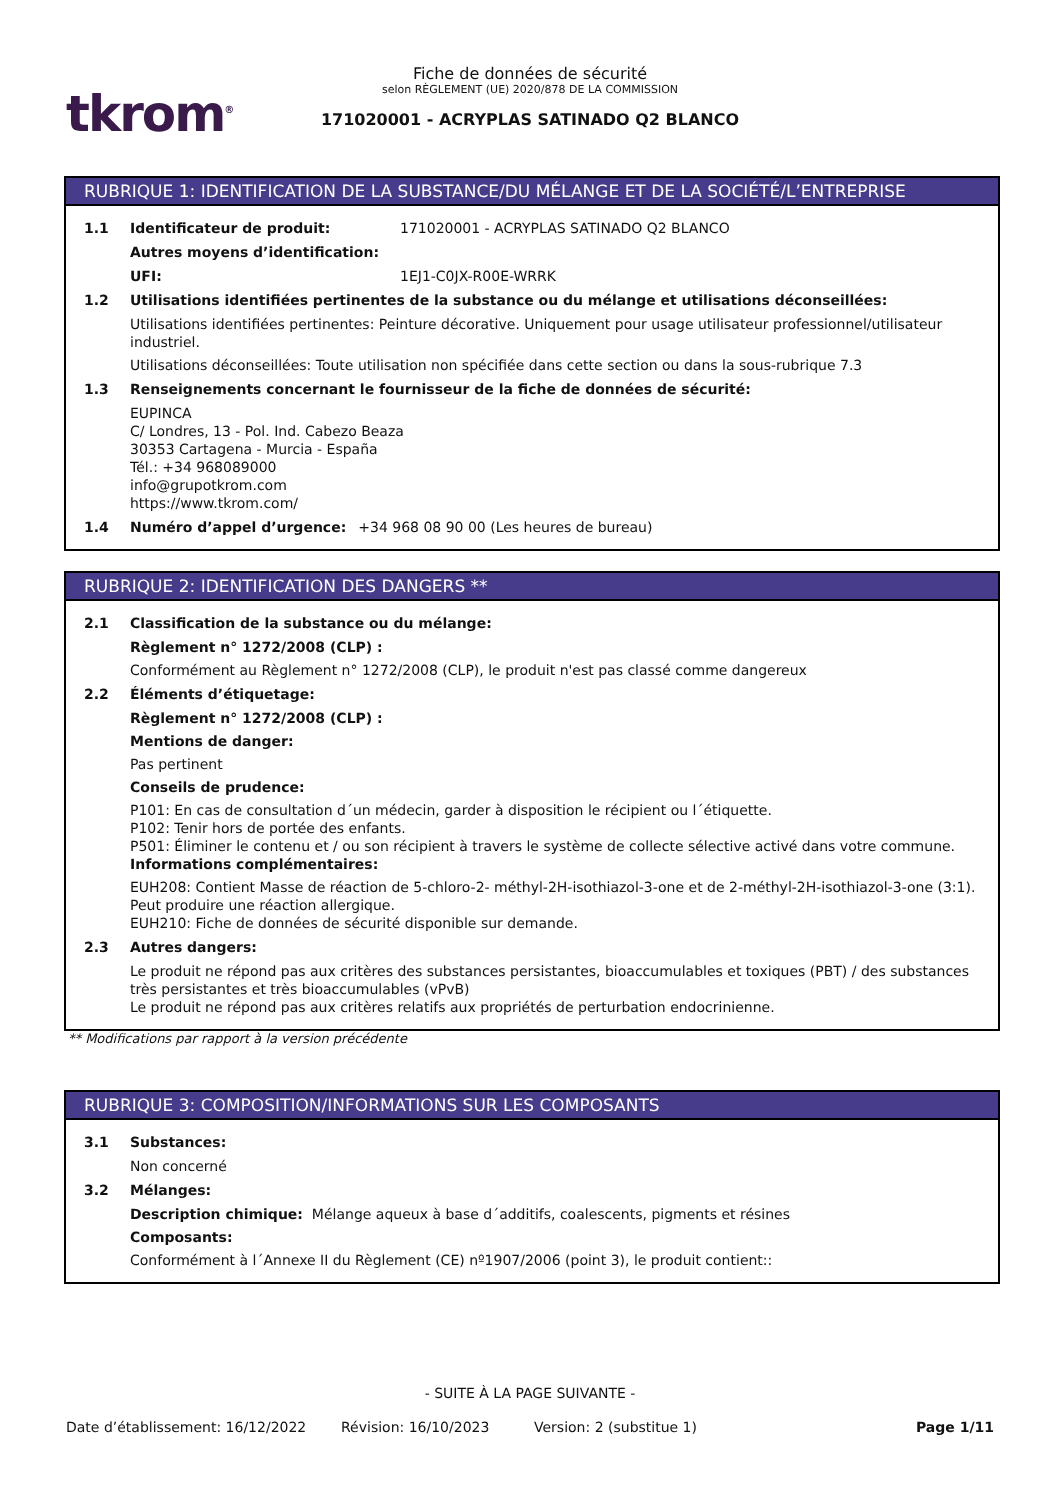tkrom<sup>®</sup>
Fiche de données de sécurité
selon RÈGLEMENT (UE) 2020/878 DE LA COMMISSION
171020001 - ACRYPLAS SATINADO Q2 BLANCO
RUBRIQUE 1: IDENTIFICATION DE LA SUBSTANCE/DU MÉLANGE ET DE LA SOCIÉTÉ/L’ENTREPRISE
1.1 Identificateur de produit: 171020001 - ACRYPLAS SATINADO Q2 BLANCO
Autres moyens d’identification:
UFI: 1EJ1-C0JX-R00E-WRRK
1.2 Utilisations identifiées pertinentes de la substance ou du mélange et utilisations déconseillées:
Utilisations identifiées pertinentes: Peinture décorative. Uniquement pour usage utilisateur professionnel/utilisateur industriel.
Utilisations déconseillées: Toute utilisation non spécifiée dans cette section ou dans la sous-rubrique 7.3
1.3 Renseignements concernant le fournisseur de la fiche de données de sécurité:
EUPINCA
C/ Londres, 13 - Pol. Ind. Cabezo Beaza
30353 Cartagena - Murcia - España
Tél.: +34 968089000
info@grupotkrom.com
https://www.tkrom.com/
1.4 Numéro d’appel d’urgence: +34 968 08 90 00 (Les heures de bureau)
RUBRIQUE 2: IDENTIFICATION DES DANGERS **
2.1 Classification de la substance ou du mélange:
Règlement n° 1272/2008 (CLP) :
Conformément au Règlement n° 1272/2008 (CLP), le produit n'est pas classé comme dangereux
2.2 Éléments d’étiquetage:
Règlement n° 1272/2008 (CLP) :
Mentions de danger:
Pas pertinent
Conseils de prudence:
P101: En cas de consultation d´un médecin, garder à disposition le récipient ou l´étiquette.
P102: Tenir hors de portée des enfants.
P501: Éliminer le contenu et / ou son récipient à travers le système de collecte sélective activé dans votre commune.
Informations complémentaires:
EUH208: Contient Masse de réaction de 5-chloro-2- méthyl-2H-isothiazol-3-one et de 2-méthyl-2H-isothiazol-3-one (3:1). Peut produire une réaction allergique.
EUH210: Fiche de données de sécurité disponible sur demande.
2.3 Autres dangers:
Le produit ne répond pas aux critères des substances persistantes, bioaccumulables et toxiques (PBT) / des substances très persistantes et très bioaccumulables (vPvB)
Le produit ne répond pas aux critères relatifs aux propriétés de perturbation endocrinienne.
** Modifications par rapport à la version précédente
RUBRIQUE 3: COMPOSITION/INFORMATIONS SUR LES COMPOSANTS
3.1 Substances:
Non concerné
3.2 Mélanges:
Description chimique: Mélange aqueux à base d´additifs, coalescents, pigments et résines
Composants:
Conformément à l´Annexe II du Règlement (CE) nº1907/2006 (point 3), le produit contient::
- SUITE À LA PAGE SUIVANTE -
Date d’établissement: 16/12/2022 Révision: 16/10/2023 Version: 2 (substitue 1) Page 1/11